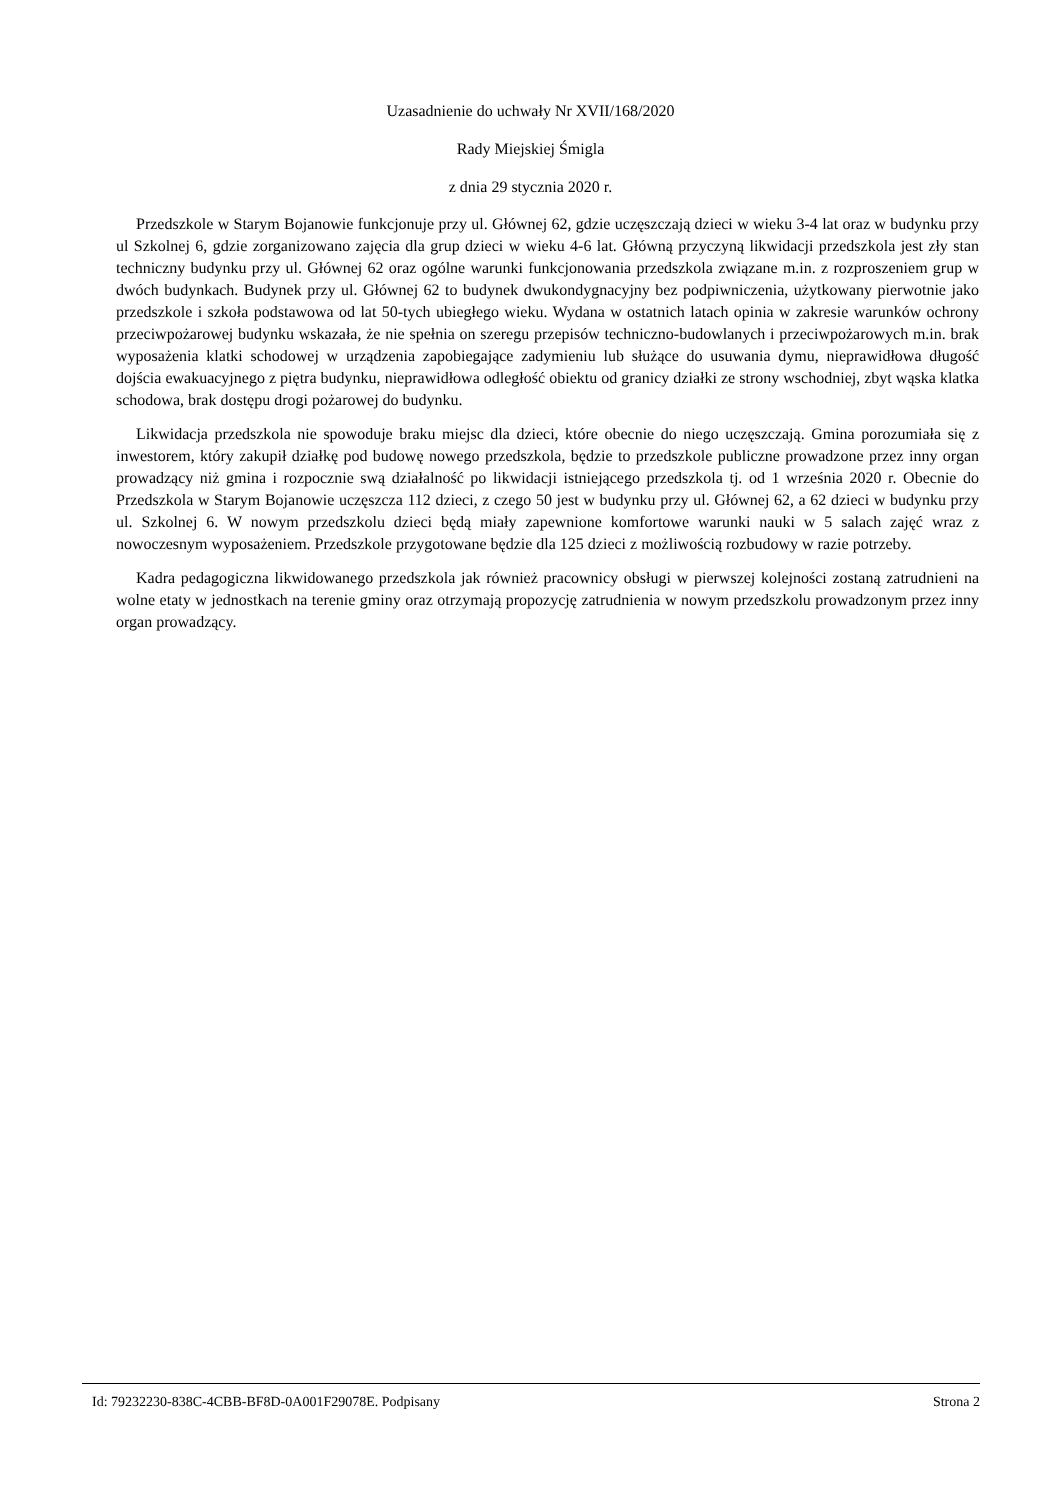Uzasadnienie do uchwały Nr XVII/168/2020
Rady Miejskiej Śmigla
z dnia 29 stycznia 2020 r.
Przedszkole w Starym Bojanowie funkcjonuje przy ul. Głównej 62, gdzie uczęszczają dzieci w wieku 3-4 lat oraz w budynku przy ul Szkolnej 6, gdzie zorganizowano zajęcia dla grup dzieci w wieku 4-6 lat. Główną przyczyną likwidacji przedszkola jest zły stan techniczny budynku przy ul. Głównej 62 oraz ogólne warunki funkcjonowania przedszkola związane m.in. z rozproszeniem grup w dwóch budynkach. Budynek przy ul. Głównej 62 to budynek dwukondygnacyjny bez podpiwniczenia, użytkowany pierwotnie jako przedszkole i szkoła podstawowa od lat 50-tych ubiegłego wieku. Wydana w ostatnich latach opinia w zakresie warunków ochrony przeciwpożarowej budynku wskazała, że nie spełnia on szeregu przepisów techniczno-budowlanych i przeciwpożarowych m.in. brak wyposażenia klatki schodowej w urządzenia zapobiegające zadymieniu lub służące do usuwania dymu, nieprawidłowa długość dojścia ewakuacyjnego z piętra budynku, nieprawidłowa odległość obiektu od granicy działki ze strony wschodniej, zbyt wąska klatka schodowa, brak dostępu drogi pożarowej do budynku.
Likwidacja przedszkola nie spowoduje braku miejsc dla dzieci, które obecnie do niego uczęszczają. Gmina porozumiała się z inwestorem, który zakupił działkę pod budowę nowego przedszkola, będzie to przedszkole publiczne prowadzone przez inny organ prowadzący niż gmina i rozpocznie swą działalność po likwidacji istniejącego przedszkola tj. od 1 września 2020 r. Obecnie do Przedszkola w Starym Bojanowie uczęszcza 112 dzieci, z czego 50 jest w budynku przy ul. Głównej 62, a 62 dzieci w budynku przy ul. Szkolnej 6. W nowym przedszkolu dzieci będą miały zapewnione komfortowe warunki nauki w 5 salach zajęć wraz z nowoczesnym wyposażeniem. Przedszkole przygotowane będzie dla 125 dzieci z możliwością rozbudowy w razie potrzeby.
Kadra pedagogiczna likwidowanego przedszkola jak również pracownicy obsługi w pierwszej kolejności zostaną zatrudnieni na wolne etaty w jednostkach na terenie gminy oraz otrzymają propozycję zatrudnienia w nowym przedszkolu prowadzonym przez inny organ prowadzący.
Id: 79232230-838C-4CBB-BF8D-0A001F29078E. Podpisany Strona 2